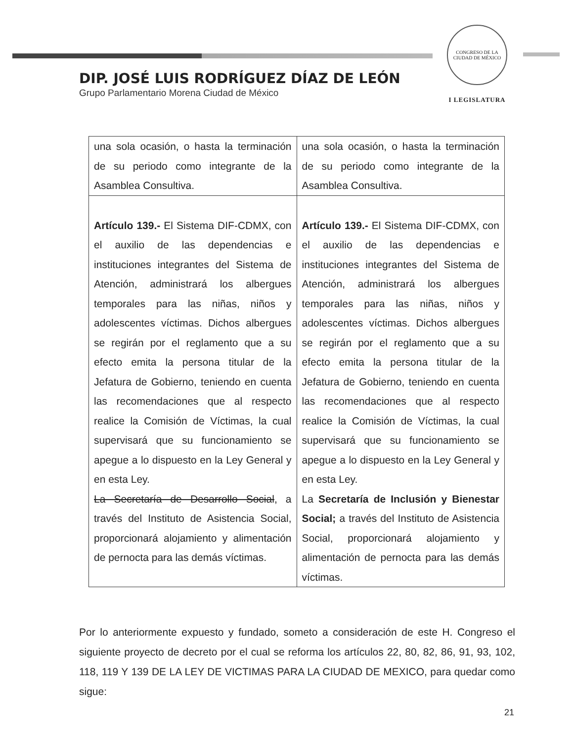CONGRESO DE LA CIUDAD DE MÉXICO
I LEGISLATURA
DIP. JOSÉ LUIS RODRÍGUEZ DÍAZ DE LEÓN
Grupo Parlamentario Morena Ciudad de México
| una sola ocasión, o hasta la terminación de su periodo como integrante de la Asamblea Consultiva. | una sola ocasión, o hasta la terminación de su periodo como integrante de la Asamblea Consultiva. |
| Artículo 139.- El Sistema DIF-CDMX, con el auxilio de las dependencias e instituciones integrantes del Sistema de Atención, administrará los albergues temporales para las niñas, niños y adolescentes víctimas. Dichos albergues se regirán por el reglamento que a su efecto emita la persona titular de la Jefatura de Gobierno, teniendo en cuenta las recomendaciones que al respecto realice la Comisión de Víctimas, la cual supervisará que su funcionamiento se apegue a lo dispuesto en la Ley General y en esta Ley. La Secretaría de Desarrollo Social , a través del Instituto de Asistencia Social, proporcionará alojamiento y alimentación de pernocta para las demás víctimas. | Artículo 139.- El Sistema DIF-CDMX, con el auxilio de las dependencias e instituciones integrantes del Sistema de Atención, administrará los albergues temporales para las niñas, niños y adolescentes víctimas. Dichos albergues se regirán por el reglamento que a su efecto emita la persona titular de la Jefatura de Gobierno, teniendo en cuenta las recomendaciones que al respecto realice la Comisión de Víctimas, la cual supervisará que su funcionamiento se apegue a lo dispuesto en la Ley General y en esta Ley. La Secretaría de Inclusión y Bienestar Social; a través del Instituto de Asistencia Social, proporcionará alojamiento y alimentación de pernocta para las demás víctimas. |
Por lo anteriormente expuesto y fundado, someto a consideración de este H. Congreso el siguiente proyecto de decreto por el cual se reforma los artículos 22, 80, 82, 86, 91, 93, 102, 118, 119 Y 139 DE LA LEY DE VICTIMAS PARA LA CIUDAD DE MEXICO, para quedar como sigue:
21